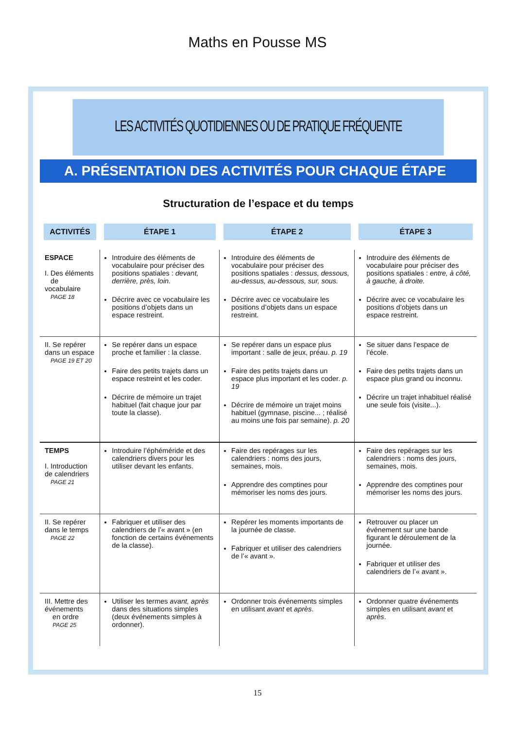Maths en Pousse MS
LES ACTIVITÉS QUOTIDIENNES OU DE PRATIQUE FRÉQUENTE
A. PRÉSENTATION DES ACTIVITÉS POUR CHAQUE ÉTAPE
Structuration de l’espace et du temps
| ACTIVITÉS | ÉTAPE 1 | ÉTAPE 2 | ÉTAPE 3 |
| --- | --- | --- | --- |
| ESPACE I. Des éléments de vocabulaire PAGE 18 | Introduire des éléments de vocabulaire pour préciser des positions spatiales : devant, derrière, près, loin. Décrire avec ce vocabulaire les positions d’objets dans un espace restreint. | Introduire des éléments de vocabulaire pour préciser des positions spatiales : dessus, dessous, au-dessus, au-dessous, sur, sous. Décrire avec ce vocabulaire les positions d’objets dans un espace restreint. | Introduire des éléments de vocabulaire pour préciser des positions spatiales : entre, à côté, à gauche, à droite. Décrire avec ce vocabulaire les positions d’objets dans un espace restreint. |
| II. Se repérer dans un espace PAGE 19 ET 20 | Se repérer dans un espace proche et familier : la classe. Faire des petits trajets dans un espace restreint et les coder. Décrire de mémoire un trajet habituel (fait chaque jour par toute la classe). | Se repérer dans un espace plus important : salle de jeux, préau. p. 19 Faire des petits trajets dans un espace plus important et les coder. p. 19 Décrire de mémoire un trajet moins habituel (gymnase, piscine... ; réalisé au moins une fois par semaine). p. 20 | Se situer dans l’espace de l’école. Faire des petits trajets dans un espace plus grand ou inconnu. Décrire un trajet inhabituel réalisé une seule fois (visite...). |
| TEMPS I. Introduction de calendriers PAGE 21 | Introduire l’éphéméride et des calendriers divers pour les utiliser devant les enfants. | Faire des repérages sur les calendriers : noms des jours, semaines, mois. Apprendre des comptines pour mémoriser les noms des jours. | Faire des repérages sur les calendriers : noms des jours, semaines, mois. Apprendre des comptines pour mémoriser les noms des jours. |
| II. Se repérer dans le temps PAGE 22 | Fabriquer et utiliser des calendriers de l’« avant » (en fonction de certains événements de la classe). | Repérer les moments importants de la journée de classe. Fabriquer et utiliser des calendriers de l’« avant ». | Retrouver ou placer un événement sur une bande figurant le déroulement de la journée. Fabriquer et utiliser des calendriers de l’« avant ». |
| III. Mettre des événements en ordre PAGE 25 | Utiliser les termes avant, après dans des situations simples (deux événements simples à ordonner). | Ordonner trois événements simples en utilisant avant et après . | Ordonner quatre événements simples en utilisant avant et après . |
15